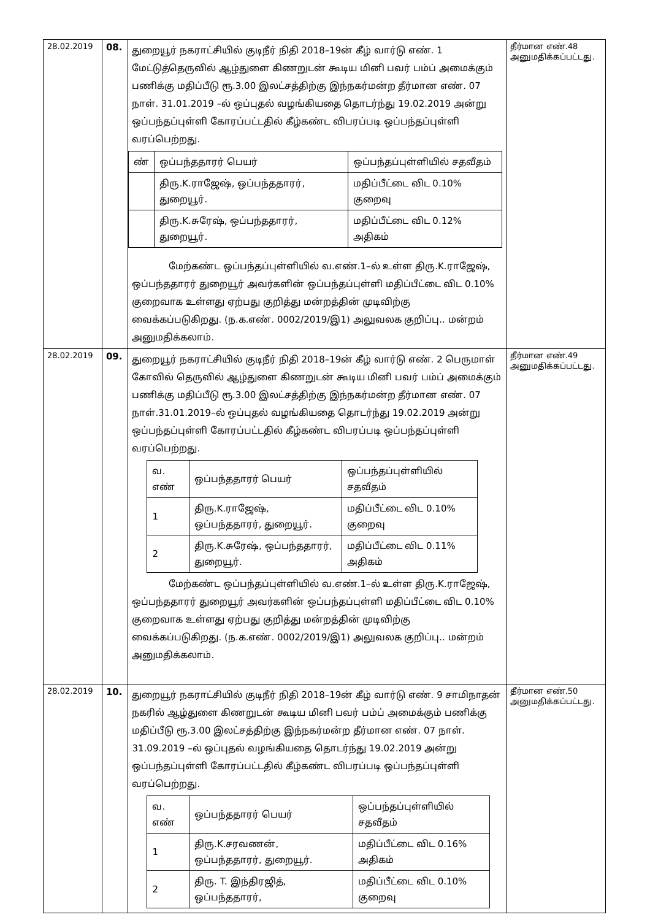| 28.02.2019 | 08. | துறையூர் நகராட்சியில் குடிநீர் நிதி 2018–19ன் கீழ் வார்டு எண். 1 மேட்டுத்தெருவில் ஆழ்துளை கிணறுடன் கூடிய மினி பவர் பம்ப் அமைக்கும் பணிக்கு மதிப்பீடு ரூ.3.00 இலட்சத்திற்கு இந்நகர்மன்ற தீர்மான எண். 07 நாள். 31.01.2019 –ல் ஒப்புதல் வழங்கியதை தொடர்ந்து 19.02.2019 அன்று ஒப்பந்தப்புள்ளி கோரப்பட்டதில் கீழ்கண்ட விபரப்படி ஒப்பந்தப்புள்ளி வரப்பெற்றது. / ண் / ஒப்பந்ததாரர் பெயர் / ஒப்பந்தப்புள்ளியில் சதவீதம் / / --- / --- / --- / / / திரு.K.ராஜேஷ், ஒப்பந்ததாரர், துறையூர். / மதிப்பீட்டை விட 0.10% குறைவு / / / திரு.K.சுரேஷ், ஒப்பந்ததாரர், துறையூர். / மதிப்பீட்டை விட 0.12% அதிகம் / மேற்கண்ட ஒப்பந்தப்புள்ளியில் வ.எண்.1–ல் உள்ள திரு.K.ராஜேஷ், ஒப்பந்ததாரர் துறையூர் அவர்களின் ஒப்பந்தப்புள்ளி மதிப்பீட்டை விட 0.10% குறைவாக உள்ளது ஏற்பது குறித்து மன்றத்தின் முடிவிற்கு வைக்கப்படுகிறது. (ந.க.எண். 0002/2019/இ1) அலுவலக குறிப்பு.. மன்றம் அனுமதிக்கலாம். | தீர்மான எண்.48 அனுமதிக்கப்பட்டது. |
| 28.02.2019 | 09. | துறையூர் நகராட்சியில் குடிநீர் நிதி 2018–19ன் கீழ் வார்டு எண். 2 பெருமாள் கோவில் தெருவில் ஆழ்துளை கிணறுடன் கூடிய மினி பவர் பம்ப் அமைக்கும் பணிக்கு மதிப்பீடு ரூ.3.00 இலட்சத்திற்கு இந்நகர்மன்ற தீர்மான எண். 07 நாள்.31.01.2019–ல் ஒப்புதல் வழங்கியதை தொடர்ந்து 19.02.2019 அன்று ஒப்பந்தப்புள்ளி கோரப்பட்டதில் கீழ்கண்ட விபரப்படி ஒப்பந்தப்புள்ளி வரப்பெற்றது. / வ. எண் / ஒப்பந்ததாரர் பெயர் / ஒப்பந்தப்புள்ளியில் சதவீதம் / / --- / --- / --- / / 1 / திரு.K.ராஜேஷ், ஒப்பந்ததாரர், துறையூர். / மதிப்பீட்டை விட 0.10% குறைவு / / 2 / திரு.K.சுரேஷ், ஒப்பந்ததாரர், துறையூர். / மதிப்பீட்டை விட 0.11% அதிகம் / மேற்கண்ட ஒப்பந்தப்புள்ளியில் வ.எண்.1–ல் உள்ள திரு.K.ராஜேஷ், ஒப்பந்ததாரர் துறையூர் அவர்களின் ஒப்பந்தப்புள்ளி மதிப்பீட்டை விட 0.10% குறைவாக உள்ளது ஏற்பது குறித்து மன்றத்தின் முடிவிற்கு வைக்கப்படுகிறது. (ந.க.எண். 0002/2019/இ1) அலுவலக குறிப்பு.. மன்றம் அனுமதிக்கலாம். | தீர்மான எண்.49 அனுமதிக்கப்பட்டது. |
| 28.02.2019 | 10. | துறையூர் நகராட்சியில் குடிநீர் நிதி 2018–19ன் கீழ் வார்டு எண். 9 சாமிநாதன் நகரில் ஆழ்துளை கிணறுடன் கூடிய மினி பவர் பம்ப் அமைக்கும் பணிக்கு மதிப்பீடு ரூ.3.00 இலட்சத்திற்கு இந்நகர்மன்ற தீர்மான எண். 07 நாள். 31.09.2019 –ல் ஒப்புதல் வழங்கியதை தொடர்ந்து 19.02.2019 அன்று ஒப்பந்தப்புள்ளி கோரப்பட்டதில் கீழ்கண்ட விபரப்படி ஒப்பந்தப்புள்ளி வரப்பெற்றது. / வ. எண் / ஒப்பந்ததாரர் பெயர் / ஒப்பந்தப்புள்ளியில் சதவீதம் / / --- / --- / --- / / 1 / திரு.K.சரவணன், ஒப்பந்ததாரர், துறையூர். / மதிப்பீட்டை விட 0.16% அதிகம் / / 2 / திரு. T. இந்திரஜித், ஒப்பந்ததாரர், / மதிப்பீட்டை விட 0.10% குறைவு / | தீர்மான எண்.50 அனுமதிக்கப்பட்டது. |